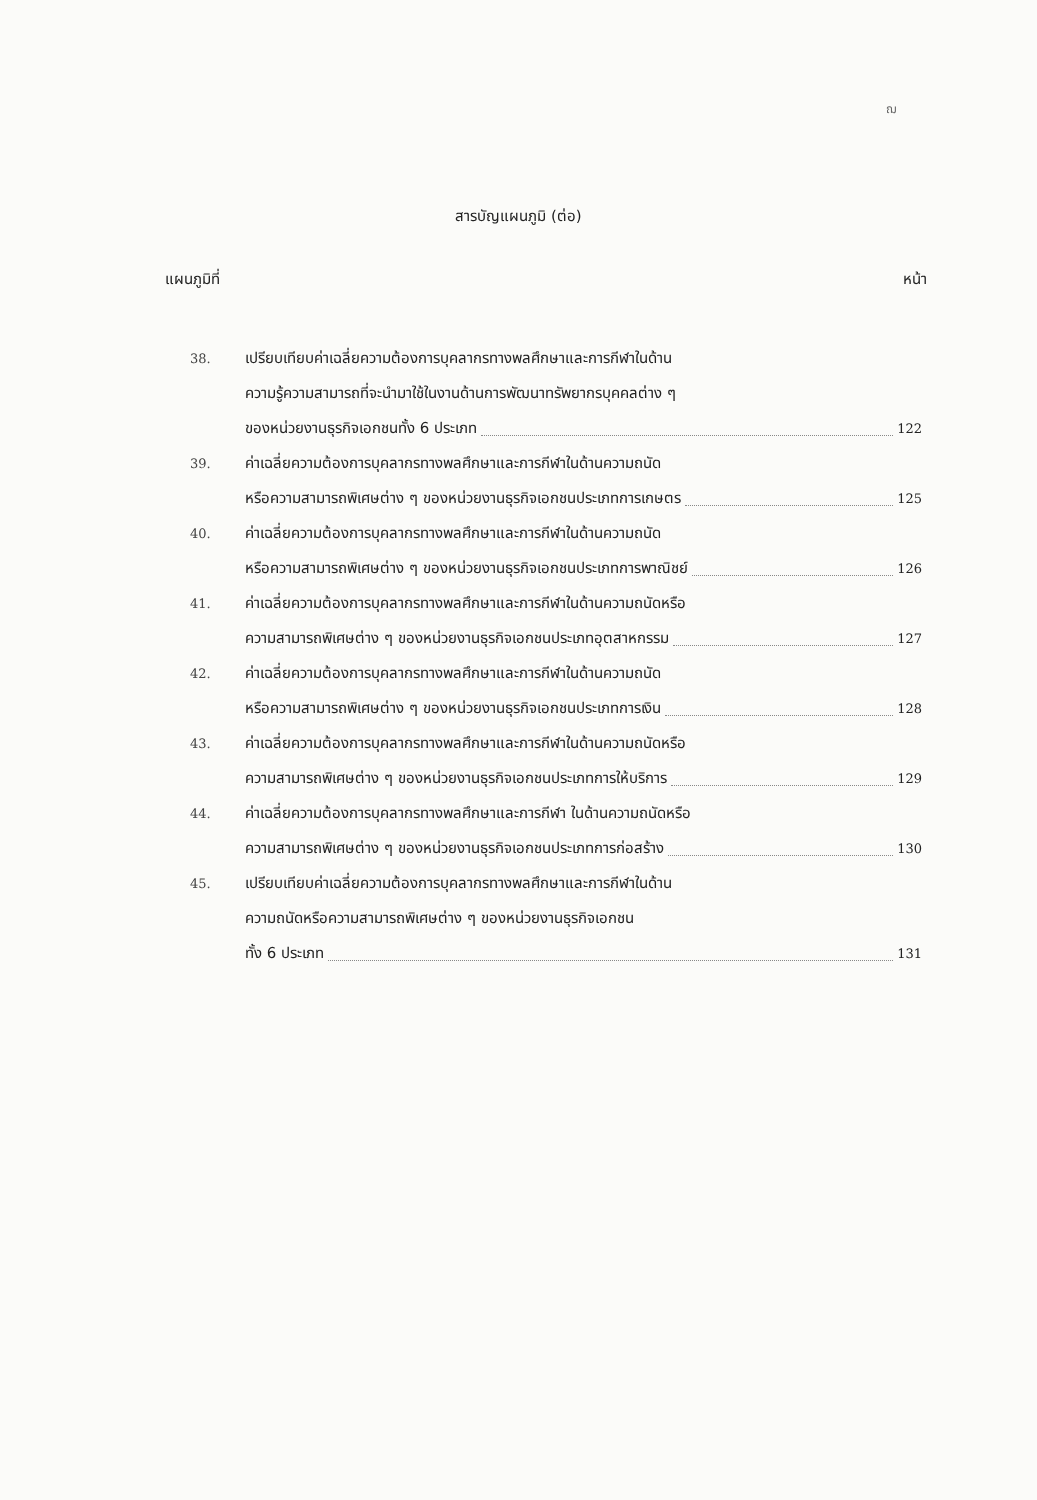ฌ
สารบัญแผนภูมิ (ต่อ)
แผนภูมิที่ หน้า
38.
เปรียบเทียบค่าเฉลี่ยความต้องการบุคลากรทางพลศึกษาและการกีฬาในด้าน
ความรู้ความสามารถที่จะนำมาใช้ในงานด้านการพัฒนาทรัพยากรบุคคลต่าง ๆ
ของหน่วยงานธุรกิจเอกชนทั้ง 6 ประเภท 122
39.
ค่าเฉลี่ยความต้องการบุคลากรทางพลศึกษาและการกีฬาในด้านความถนัด
หรือความสามารถพิเศษต่าง ๆ ของหน่วยงานธุรกิจเอกชนประเภทการเกษตร 125
40.
ค่าเฉลี่ยความต้องการบุคลากรทางพลศึกษาและการกีฬาในด้านความถนัด
หรือความสามารถพิเศษต่าง ๆ ของหน่วยงานธุรกิจเอกชนประเภทการพาณิชย์ 126
41.
ค่าเฉลี่ยความต้องการบุคลากรทางพลศึกษาและการกีฬาในด้านความถนัดหรือ
ความสามารถพิเศษต่าง ๆ ของหน่วยงานธุรกิจเอกชนประเภทอุตสาหกรรม 127
42.
ค่าเฉลี่ยความต้องการบุคลากรทางพลศึกษาและการกีฬาในด้านความถนัด
หรือความสามารถพิเศษต่าง ๆ ของหน่วยงานธุรกิจเอกชนประเภทการเงิน 128
43.
ค่าเฉลี่ยความต้องการบุคลากรทางพลศึกษาและการกีฬาในด้านความถนัดหรือ
ความสามารถพิเศษต่าง ๆ ของหน่วยงานธุรกิจเอกชนประเภทการให้บริการ 129
44.
ค่าเฉลี่ยความต้องการบุคลากรทางพลศึกษาและการกีฬา ในด้านความถนัดหรือ
ความสามารถพิเศษต่าง ๆ ของหน่วยงานธุรกิจเอกชนประเภทการก่อสร้าง 130
45.
เปรียบเทียบค่าเฉลี่ยความต้องการบุคลากรทางพลศึกษาและการกีฬาในด้าน
ความถนัดหรือความสามารถพิเศษต่าง ๆ ของหน่วยงานธุรกิจเอกชน
ทั้ง 6 ประเภท 131